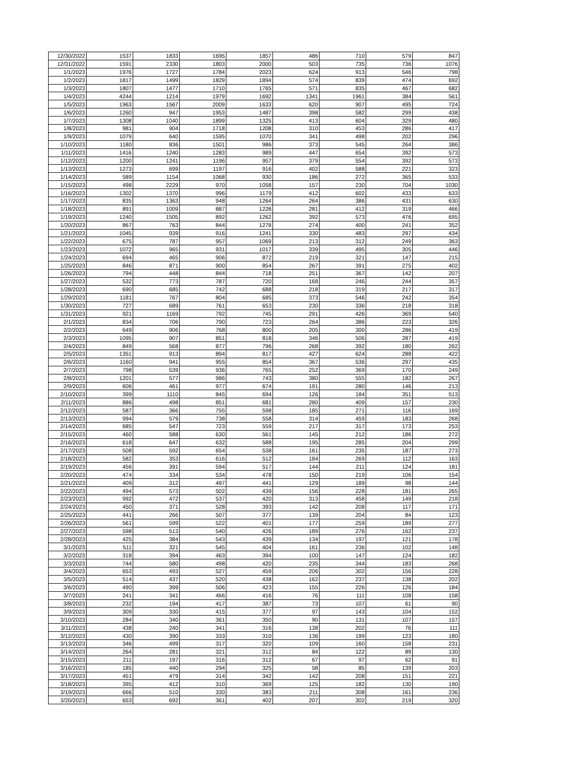| 12/30/2022 | 1537 | 1833 | 1695 | 1857 | 486 | 710 | 579 | 847 |
| 12/31/2022 | 1591 | 2330 | 1803 | 2000 | 503 | 735 | 736 | 1076 |
| 1/1/2023 | 1976 | 1727 | 1784 | 2023 | 624 | 913 | 546 | 798 |
| 1/2/2023 | 1817 | 1499 | 1829 | 1894 | 574 | 839 | 474 | 692 |
| 1/3/2023 | 1807 | 1477 | 1710 | 1765 | 571 | 835 | 467 | 682 |
| 1/4/2023 | 4244 | 1214 | 1979 | 1692 | 1341 | 1961 | 384 | 561 |
| 1/5/2023 | 1963 | 1567 | 2009 | 1633 | 620 | 907 | 495 | 724 |
| 1/6/2023 | 1260 | 947 | 1953 | 1487 | 398 | 582 | 299 | 438 |
| 1/7/2023 | 1308 | 1040 | 1899 | 1325 | 413 | 604 | 329 | 480 |
| 1/8/2023 | 981 | 904 | 1718 | 1208 | 310 | 453 | 286 | 417 |
| 1/9/2023 | 1079 | 640 | 1595 | 1070 | 341 | 498 | 202 | 296 |
| 1/10/2023 | 1180 | 836 | 1501 | 986 | 373 | 545 | 264 | 386 |
| 1/11/2023 | 1416 | 1240 | 1283 | 989 | 447 | 654 | 392 | 573 |
| 1/12/2023 | 1200 | 1241 | 1196 | 957 | 379 | 554 | 392 | 573 |
| 1/13/2023 | 1273 | 699 | 1197 | 916 | 402 | 588 | 221 | 323 |
| 1/14/2023 | 589 | 1154 | 1068 | 930 | 186 | 272 | 365 | 533 |
| 1/15/2023 | 498 | 2229 | 970 | 1058 | 157 | 230 | 704 | 1030 |
| 1/16/2023 | 1302 | 1370 | 996 | 1179 | 412 | 602 | 433 | 633 |
| 1/17/2023 | 835 | 1363 | 948 | 1264 | 264 | 386 | 431 | 630 |
| 1/18/2023 | 891 | 1009 | 887 | 1228 | 281 | 412 | 319 | 466 |
| 1/19/2023 | 1240 | 1505 | 892 | 1262 | 392 | 573 | 476 | 695 |
| 1/20/2023 | 867 | 763 | 844 | 1278 | 274 | 400 | 241 | 352 |
| 1/21/2023 | 1045 | 939 | 916 | 1241 | 330 | 483 | 297 | 434 |
| 1/22/2023 | 675 | 787 | 957 | 1069 | 213 | 312 | 249 | 363 |
| 1/23/2023 | 1072 | 965 | 931 | 1017 | 339 | 495 | 305 | 446 |
| 1/24/2023 | 694 | 465 | 906 | 872 | 219 | 321 | 147 | 215 |
| 1/25/2023 | 846 | 871 | 900 | 854 | 267 | 391 | 275 | 402 |
| 1/26/2023 | 794 | 448 | 844 | 718 | 251 | 367 | 142 | 207 |
| 1/27/2023 | 532 | 773 | 787 | 720 | 168 | 246 | 244 | 357 |
| 1/28/2023 | 690 | 685 | 742 | 688 | 218 | 319 | 217 | 317 |
| 1/29/2023 | 1181 | 767 | 804 | 685 | 373 | 546 | 242 | 354 |
| 1/30/2023 | 727 | 689 | 761 | 653 | 230 | 336 | 218 | 318 |
| 1/31/2023 | 921 | 1169 | 792 | 745 | 291 | 426 | 369 | 540 |
| 2/1/2023 | 834 | 706 | 790 | 723 | 264 | 386 | 223 | 326 |
| 2/2/2023 | 649 | 906 | 768 | 800 | 205 | 300 | 286 | 419 |
| 2/3/2023 | 1095 | 907 | 851 | 818 | 346 | 506 | 287 | 419 |
| 2/4/2023 | 849 | 568 | 877 | 796 | 268 | 392 | 180 | 262 |
| 2/5/2023 | 1351 | 913 | 894 | 817 | 427 | 624 | 288 | 422 |
| 2/6/2023 | 1160 | 941 | 955 | 854 | 367 | 536 | 297 | 435 |
| 2/7/2023 | 798 | 539 | 936 | 765 | 252 | 369 | 170 | 249 |
| 2/8/2023 | 1201 | 577 | 986 | 743 | 380 | 555 | 182 | 267 |
| 2/9/2023 | 606 | 461 | 977 | 674 | 191 | 280 | 146 | 213 |
| 2/10/2023 | 399 | 1110 | 845 | 694 | 126 | 184 | 351 | 513 |
| 2/11/2023 | 886 | 498 | 851 | 681 | 280 | 409 | 157 | 230 |
| 2/12/2023 | 587 | 366 | 755 | 598 | 185 | 271 | 116 | 169 |
| 2/13/2023 | 994 | 579 | 738 | 558 | 314 | 459 | 183 | 268 |
| 2/14/2023 | 685 | 547 | 723 | 559 | 217 | 317 | 173 | 253 |
| 2/15/2023 | 460 | 588 | 630 | 561 | 145 | 212 | 186 | 272 |
| 2/16/2023 | 618 | 647 | 632 | 588 | 195 | 285 | 204 | 299 |
| 2/17/2023 | 508 | 592 | 654 | 538 | 161 | 235 | 187 | 273 |
| 2/18/2023 | 582 | 353 | 616 | 512 | 184 | 269 | 112 | 163 |
| 2/19/2023 | 456 | 391 | 594 | 517 | 144 | 211 | 124 | 181 |
| 2/20/2023 | 474 | 334 | 534 | 478 | 150 | 219 | 106 | 154 |
| 2/21/2023 | 409 | 312 | 497 | 441 | 129 | 189 | 98 | 144 |
| 2/22/2023 | 494 | 573 | 502 | 439 | 156 | 228 | 181 | 265 |
| 2/23/2023 | 992 | 472 | 537 | 420 | 313 | 458 | 149 | 218 |
| 2/24/2023 | 450 | 371 | 528 | 393 | 142 | 208 | 117 | 171 |
| 2/25/2023 | 441 | 266 | 507 | 377 | 139 | 204 | 84 | 123 |
| 2/26/2023 | 561 | 599 | 522 | 401 | 177 | 259 | 189 | 277 |
| 2/27/2023 | 598 | 513 | 540 | 426 | 189 | 276 | 162 | 237 |
| 2/28/2023 | 425 | 384 | 543 | 439 | 134 | 197 | 121 | 178 |
| 3/1/2023 | 511 | 321 | 545 | 404 | 161 | 236 | 102 | 148 |
| 3/2/2023 | 318 | 394 | 463 | 394 | 100 | 147 | 124 | 182 |
| 3/3/2023 | 744 | 580 | 498 | 420 | 235 | 344 | 183 | 268 |
| 3/4/2023 | 653 | 493 | 527 | 459 | 206 | 302 | 156 | 228 |
| 3/5/2023 | 514 | 437 | 520 | 438 | 162 | 237 | 138 | 202 |
| 3/6/2023 | 490 | 399 | 506 | 423 | 155 | 226 | 126 | 184 |
| 3/7/2023 | 241 | 341 | 466 | 416 | 76 | 111 | 108 | 158 |
| 3/8/2023 | 232 | 194 | 417 | 387 | 73 | 107 | 61 | 90 |
| 3/9/2023 | 309 | 330 | 415 | 377 | 97 | 143 | 104 | 152 |
| 3/10/2023 | 284 | 340 | 361 | 350 | 90 | 131 | 107 | 157 |
| 3/11/2023 | 438 | 240 | 341 | 316 | 138 | 202 | 76 | 111 |
| 3/12/2023 | 430 | 390 | 333 | 310 | 136 | 199 | 123 | 180 |
| 3/13/2023 | 346 | 499 | 317 | 320 | 109 | 160 | 158 | 231 |
| 3/14/2023 | 264 | 281 | 321 | 312 | 84 | 122 | 89 | 130 |
| 3/15/2023 | 211 | 197 | 316 | 312 | 67 | 97 | 62 | 91 |
| 3/16/2023 | 185 | 440 | 294 | 325 | 58 | 85 | 139 | 203 |
| 3/17/2023 | 451 | 479 | 314 | 342 | 142 | 208 | 151 | 221 |
| 3/18/2023 | 395 | 412 | 310 | 369 | 125 | 182 | 130 | 190 |
| 3/19/2023 | 666 | 510 | 330 | 383 | 211 | 308 | 161 | 236 |
| 3/20/2023 | 653 | 692 | 361 | 402 | 207 | 302 | 219 | 320 |